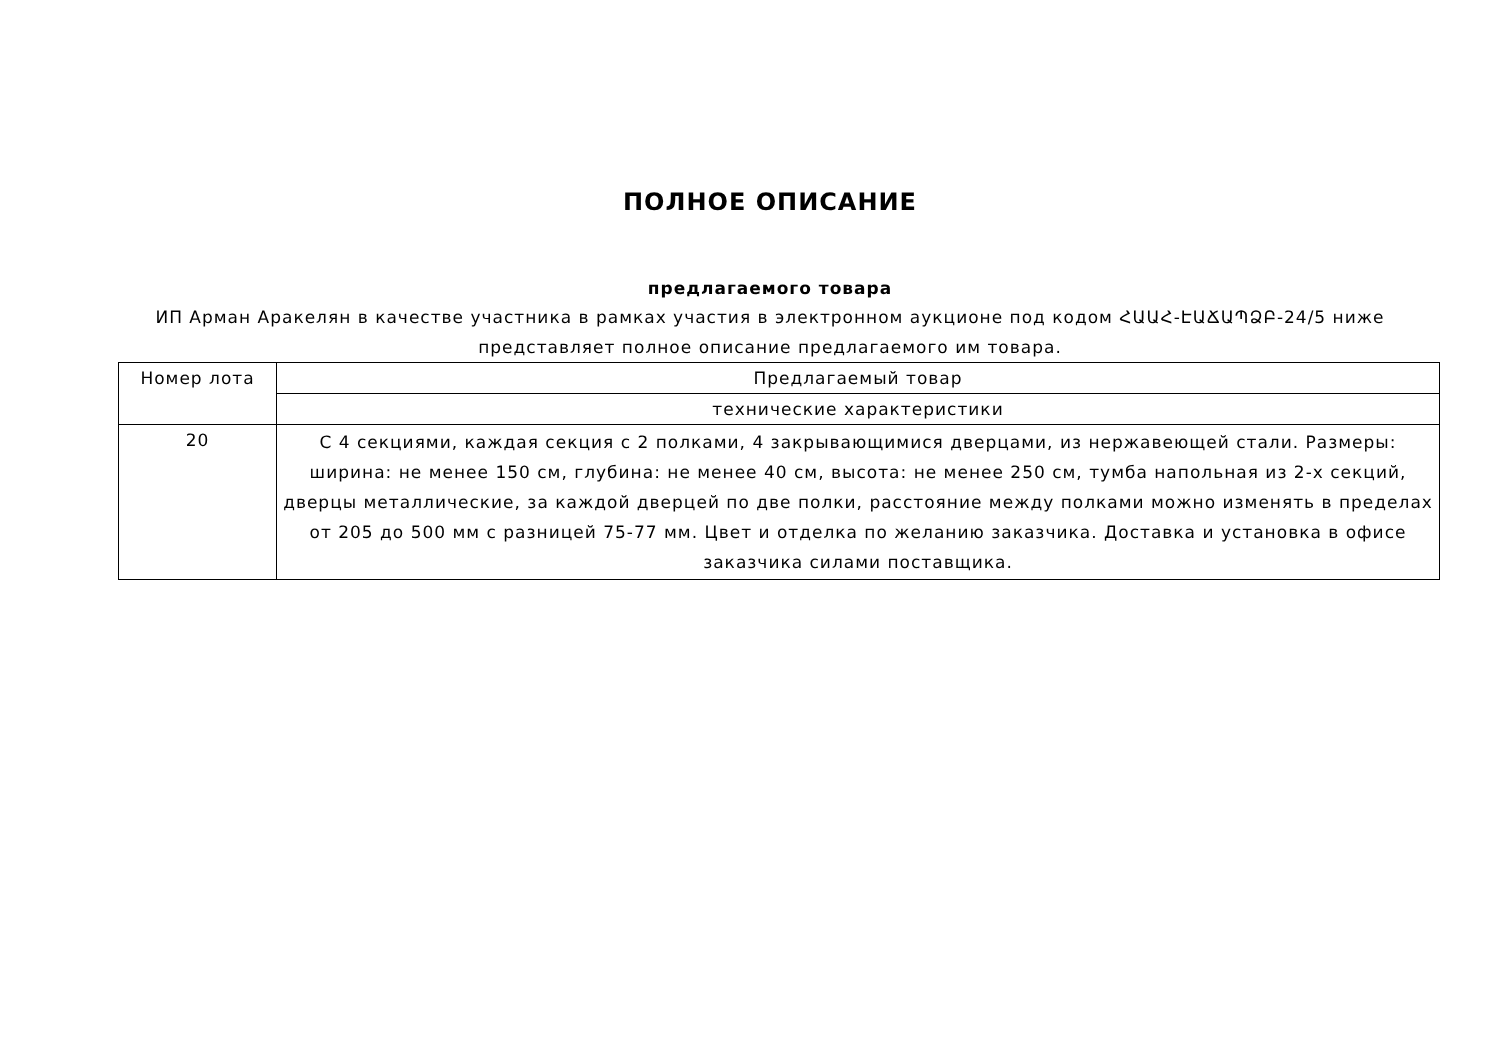ПОЛНОЕ ОПИСАНИЕ
предлагаемого товара
ИП Арман Аракелян в качестве участника в рамках участия в электронном аукционе под кодом ՀԱԱՀ-ԷԱՃԱՊՁԲ-24/5 ниже представляет полное описание предлагаемого им товара.
| Номер лота | Предлагаемый товар |
| --- | --- |
| | технические характеристики |
| 20 | С 4 секциями, каждая секция с 2 полками, 4 закрывающимися дверцами, из нержавеющей стали. Размеры: ширина: не менее 150 см, глубина: не менее 40 см, высота: не менее 250 см, тумба напольная из 2-х секций, дверцы металлические, за каждой дверцей по две полки, расстояние между полками можно изменять в пределах от 205 до 500 мм с разницей 75-77 мм. Цвет и отделка по желанию заказчика. Доставка и установка в офисе заказчика силами поставщика. |